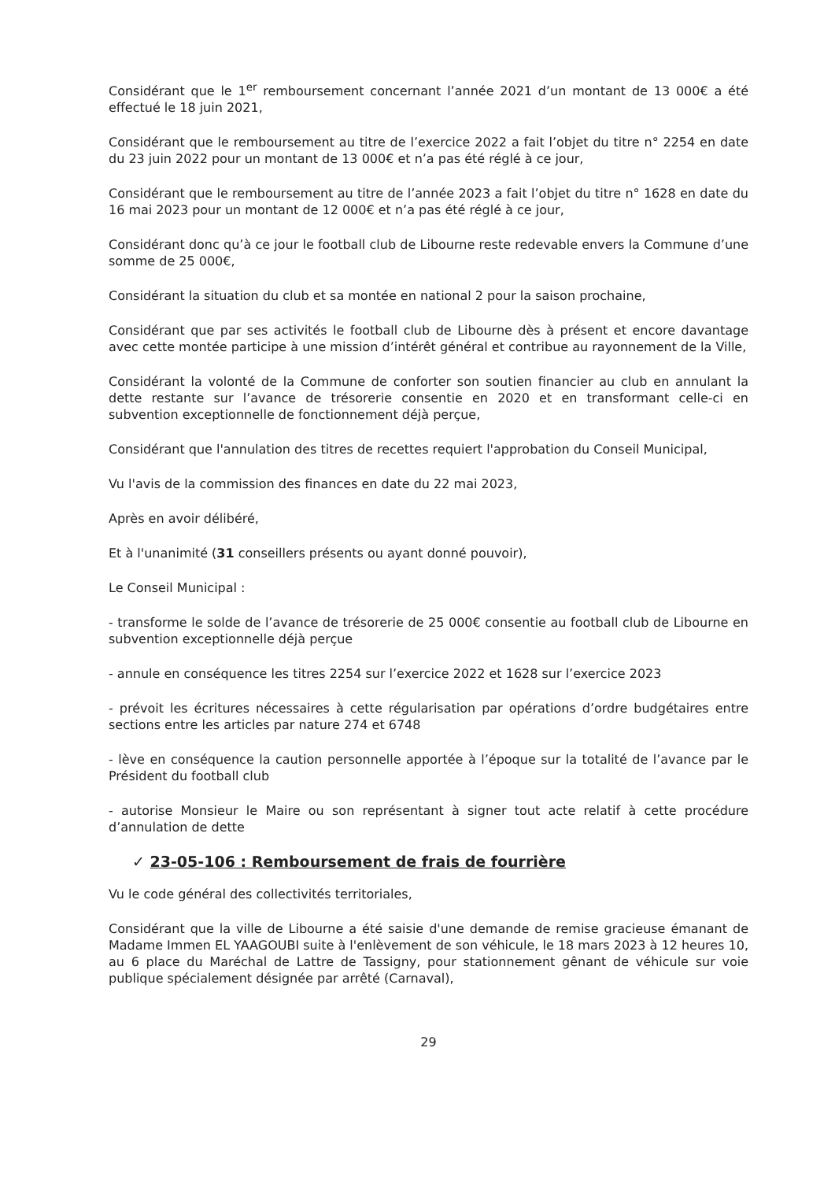Considérant que le 1<sup>er</sup> remboursement concernant l’année 2021 d’un montant de 13 000€ a été effectué le 18 juin 2021,
Considérant que le remboursement au titre de l’exercice 2022 a fait l’objet du titre n° 2254 en date du 23 juin 2022 pour un montant de 13 000€ et n’a pas été réglé à ce jour,
Considérant que le remboursement au titre de l’année 2023 a fait l’objet du titre n° 1628 en date du 16 mai 2023 pour un montant de 12 000€ et n’a pas été réglé à ce jour,
Considérant donc qu’à ce jour le football club de Libourne reste redevable envers la Commune d’une somme de 25 000€,
Considérant la situation du club et sa montée en national 2 pour la saison prochaine,
Considérant que par ses activités le football club de Libourne dès à présent et encore davantage avec cette montée participe à une mission d’intérêt général et contribue au rayonnement de la Ville,
Considérant la volonté de la Commune de conforter son soutien financier au club en annulant la dette restante sur l’avance de trésorerie consentie en 2020 et en transformant celle-ci en subvention exceptionnelle de fonctionnement déjà perçue,
Considérant que l'annulation des titres de recettes requiert l'approbation du Conseil Municipal,
Vu l'avis de la commission des finances en date du 22 mai 2023,
Après en avoir délibéré,
Et à l'unanimité (31 conseillers présents ou ayant donné pouvoir),
Le Conseil Municipal :
- transforme le solde de l’avance de trésorerie de 25 000€ consentie au football club de Libourne en subvention exceptionnelle déjà perçue
- annule en conséquence les titres 2254 sur l’exercice 2022 et 1628 sur l’exercice 2023
- prévoit les écritures nécessaires à cette régularisation par opérations d’ordre budgétaires entre sections entre les articles par nature 274 et 6748
- lève en conséquence la caution personnelle apportée à l’époque sur la totalité de l’avance par le Président du football club
- autorise Monsieur le Maire ou son représentant à signer tout acte relatif à cette procédure d’annulation de dette
✓ 23-05-106 : Remboursement de frais de fourrière
Vu le code général des collectivités territoriales,
Considérant que la ville de Libourne a été saisie d'une demande de remise gracieuse émanant de Madame Immen EL YAAGOUBI suite à l'enlèvement de son véhicule, le 18 mars 2023 à 12 heures 10, au 6 place du Maréchal de Lattre de Tassigny, pour stationnement gênant de véhicule sur voie publique spécialement désignée par arrêté (Carnaval),
29